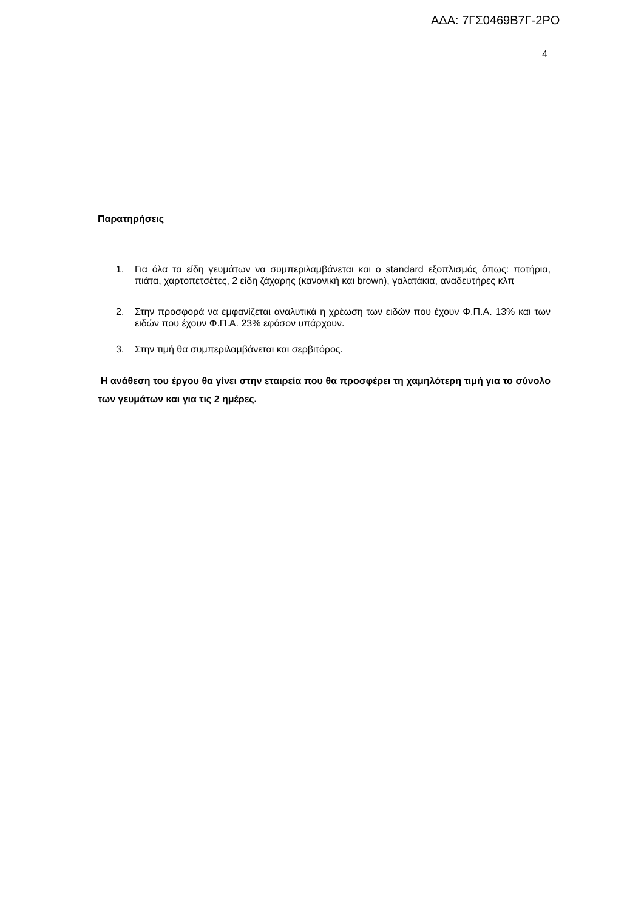ΑΔΑ: 7ΓΣ0469Β7Γ-2ΡΟ
4
Παρατηρήσεις
1. Για όλα τα είδη γευμάτων να συμπεριλαμβάνεται και ο standard εξοπλισμός όπως: ποτήρια, πιάτα, χαρτοπετσέτες, 2 είδη ζάχαρης (κανονική και brown), γαλατάκια, αναδευτήρες κλπ
2. Στην προσφορά να εμφανίζεται αναλυτικά η χρέωση των ειδών που έχουν Φ.Π.Α. 13% και των ειδών που έχουν Φ.Π.Α. 23% εφόσον υπάρχουν.
3. Στην τιμή θα συμπεριλαμβάνεται και σερβιτόρος.
Η ανάθεση του έργου θα γίνει στην εταιρεία που θα προσφέρει τη χαμηλότερη τιμή για το σύνολο των γευμάτων και για τις 2 ημέρες.